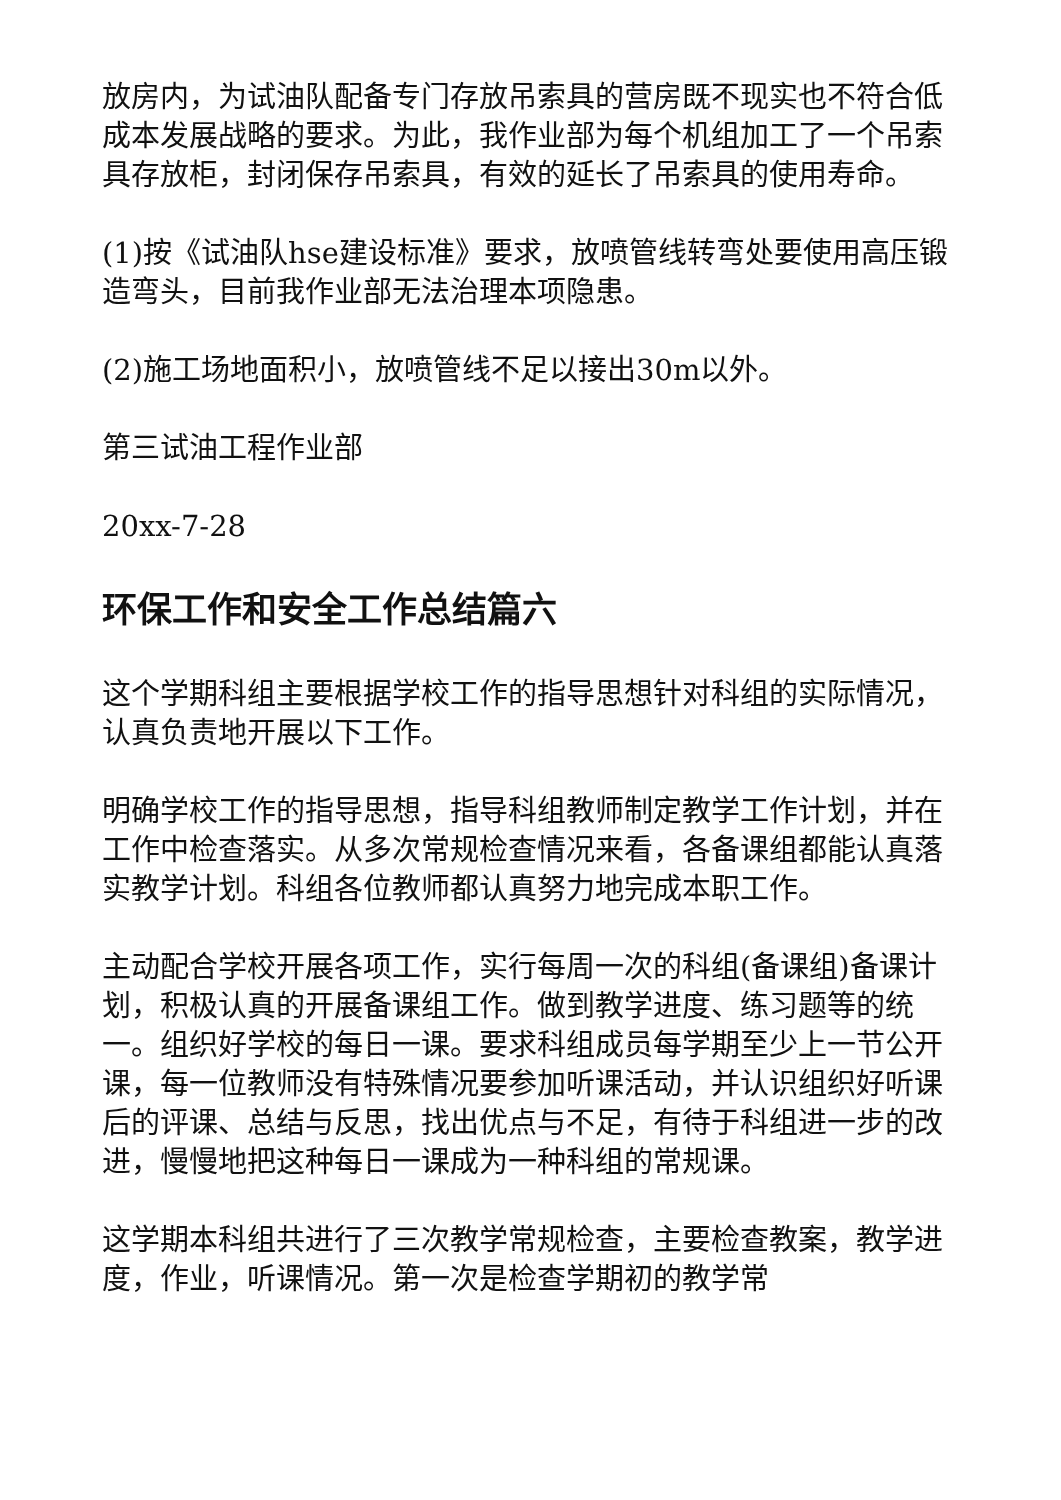放房内，为试油队配备专门存放吊索具的营房既不现实也不符合低成本发展战略的要求。为此，我作业部为每个机组加工了一个吊索具存放柜，封闭保存吊索具，有效的延长了吊索具的使用寿命。
(1)按《试油队hse建设标准》要求，放喷管线转弯处要使用高压锻造弯头，目前我作业部无法治理本项隐患。
(2)施工场地面积小，放喷管线不足以接出30m以外。
第三试油工程作业部
20xx-7-28
环保工作和安全工作总结篇六
这个学期科组主要根据学校工作的指导思想针对科组的实际情况，认真负责地开展以下工作。
明确学校工作的指导思想，指导科组教师制定教学工作计划，并在工作中检查落实。从多次常规检查情况来看，各备课组都能认真落实教学计划。科组各位教师都认真努力地完成本职工作。
主动配合学校开展各项工作，实行每周一次的科组(备课组)备课计划，积极认真的开展备课组工作。做到教学进度、练习题等的统一。组织好学校的每日一课。要求科组成员每学期至少上一节公开课，每一位教师没有特殊情况要参加听课活动，并认识组织好听课后的评课、总结与反思，找出优点与不足，有待于科组进一步的改进，慢慢地把这种每日一课成为一种科组的常规课。
这学期本科组共进行了三次教学常规检查，主要检查教案，教学进度，作业，听课情况。第一次是检查学期初的教学常